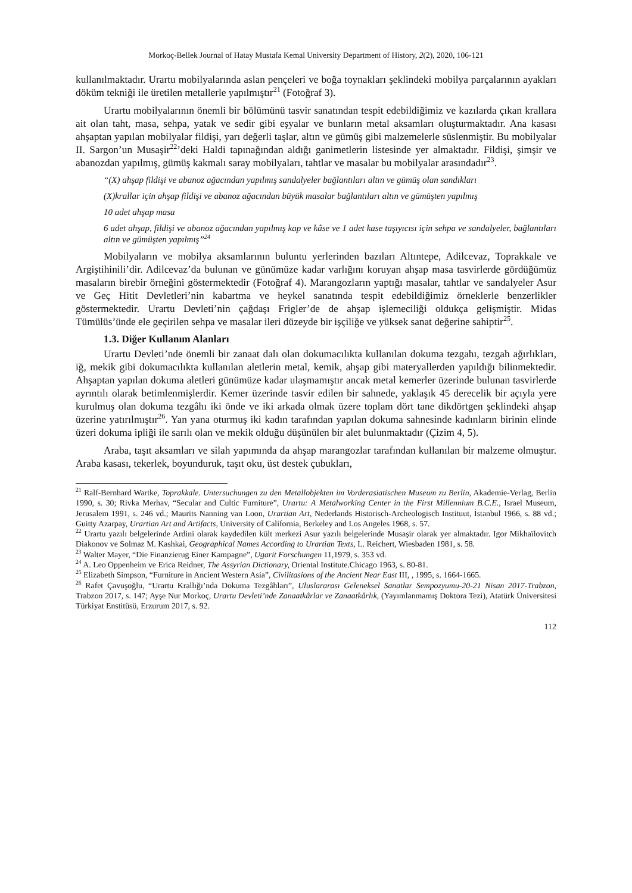Morkoç-Bellek Journal of Hatay Mustafa Kemal University Department of History, 2(2), 2020, 106-121
kullanılmaktadır. Urartu mobilyalarında aslan pençeleri ve boğa toynakları şeklindeki mobilya parçalarının ayakları döküm tekniği ile üretilen metallerle yapılmıştır<sup>21</sup> (Fotoğraf 3).
Urartu mobilyalarının önemli bir bölümünü tasvir sanatından tespit edebildiğimiz ve kazılarda çıkan krallara ait olan taht, masa, sehpa, yatak ve sedir gibi eşyalar ve bunların metal aksamları oluşturmaktadır. Ana kasası ahşaptan yapılan mobilyalar fildişi, yarı değerli taşlar, altın ve gümüş gibi malzemelerle süslenmiştir. Bu mobilyalar II. Sargon’un Musaşir<sup>22</sup>’deki Haldi tapınağından aldığı ganimetlerin listesinde yer almaktadır. Fildişi, şimşir ve abanozdan yapılmış, gümüş kakmalı saray mobilyaları, tahtlar ve masalar bu mobilyalar arasındadır<sup>23</sup>.
“(X) ahşap fildişi ve abanoz ağacından yapılmış sandalyeler bağlantıları altın ve gümüş olan sandıkları
(X)krallar için ahşap fildişi ve abanoz ağacından büyük masalar bağlantıları altın ve gümüşten yapılmış
10 adet ahşap masa
6 adet ahşap, fildişi ve abanoz ağacından yapılmış kap ve kâse ve 1 adet kase taşıyıcısı için sehpa ve sandalyeler, bağlantıları altın ve gümüşten yapılmış”<sup>24</sup>
Mobilyaların ve mobilya aksamlarının buluntu yerlerinden bazıları Altıntepe, Adilcevaz, Toprakkale ve Argiştihinili’dir. Adilcevaz’da bulunan ve günümüze kadar varlığını koruyan ahşap masa tasvirlerde gördüğümüz masaların birebir örneğini göstermektedir (Fotoğraf 4). Marangozların yaptığı masalar, tahtlar ve sandalyeler Asur ve Geç Hitit Devletleri’nin kabartma ve heykel sanatında tespit edebildiğimiz örneklerle benzerlikler göstermektedir. Urartu Devleti’nin çağdaşı Frigler’de de ahşap işlemeciliği oldukça gelişmiştir. Midas Tümülüs’ünde ele geçirilen sehpa ve masalar ileri düzeyde bir işçiliğe ve yüksek sanat değerine sahiptir<sup>25</sup>.
1.3. Diğer Kullanım Alanları
Urartu Devleti’nde önemli bir zanaat dalı olan dokumacılıkta kullanılan dokuma tezgahı, tezgah ağırlıkları, iğ, mekik gibi dokumacılıkta kullanılan aletlerin metal, kemik, ahşap gibi materyallerden yapıldığı bilinmektedir. Ahşaptan yapılan dokuma aletleri günümüze kadar ulaşmamıştır ancak metal kemerler üzerinde bulunan tasvirlerde ayrıntılı olarak betimlenmişlerdir. Kemer üzerinde tasvir edilen bir sahnede, yaklaşık 45 derecelik bir açıyla yere kurulmuş olan dokuma tezgâhı iki önde ve iki arkada olmak üzere toplam dört tane dikdörtgen şeklindeki ahşap üzerine yatırılmıştır<sup>26</sup>. Yan yana oturmuş iki kadın tarafından yapılan dokuma sahnesinde kadınların birinin elinde üzeri dokuma ipliği ile sarılı olan ve mekik olduğu düşünülen bir alet bulunmaktadır (Çizim 4, 5).
Araba, taşıt aksamları ve silah yapımında da ahşap marangozlar tarafından kullanılan bir malzeme olmuştur. Araba kasası, tekerlek, boyunduruk, taşıt oku, üst destek çubukları,
<sup>21</sup> Ralf-Bernhard Wartke, Toprakkale. Untersuchungen zu den Metallobjekten im Vorderasiatischen Museum zu Berlin, Akademie-Verlag, Berlin 1990, s. 30; Rivka Merhav, “Secular and Cultic Furniture”, Urartu: A Metalworking Center in the First Millennium B.C.E., Israel Museum, Jerusalem 1991, s. 246 vd.; Maurits Nanning van Loon, Urartian Art, Nederlands Historisch-Archeologisch Instituut, İstanbul 1966, s. 88 vd.; Guitty Azarpay, Urartian Art and Artifacts, University of California, Berkeley and Los Angeles 1968, s. 57.
<sup>22</sup> Urartu yazılı belgelerinde Ardini olarak kaydedilen kült merkezi Asur yazılı belgelerinde Musaşir olarak yer almaktadır. Igor Mikhaïlovitch Diakonov ve Solmaz M. Kashkai, Geographical Names According to Urartian Texts, L. Reichert, Wiesbaden 1981, s. 58.
<sup>23</sup> Walter Mayer, “Die Finanzierug Einer Kampagne”, Ugarit Forschungen 11,1979, s. 353 vd.
<sup>24</sup> A. Leo Oppenheim ve Erica Reidner, The Assyrian Dictionary, Oriental Institute.Chicago 1963, s. 80-81.
<sup>25</sup> Elizabeth Simpson, “Furniture in Ancient Western Asia”, Civilitasions of the Ancient Near East III, , 1995, s. 1664-1665.
<sup>26</sup> Rafet Çavuşoğlu, “Urartu Krallığı’nda Dokuma Tezgâhları”, Uluslararası Geleneksel Sanatlar Sempozyumu-20-21 Nisan 2017-Trabzon, Trabzon 2017, s. 147; Ayşe Nur Morkoç, Urartu Devleti’nde Zanaatkârlar ve Zanaatkârlık, (Yayımlanmamış Doktora Tezi), Atatürk Üniversitesi Türkiyat Enstitüsü, Erzurum 2017, s. 92.
112